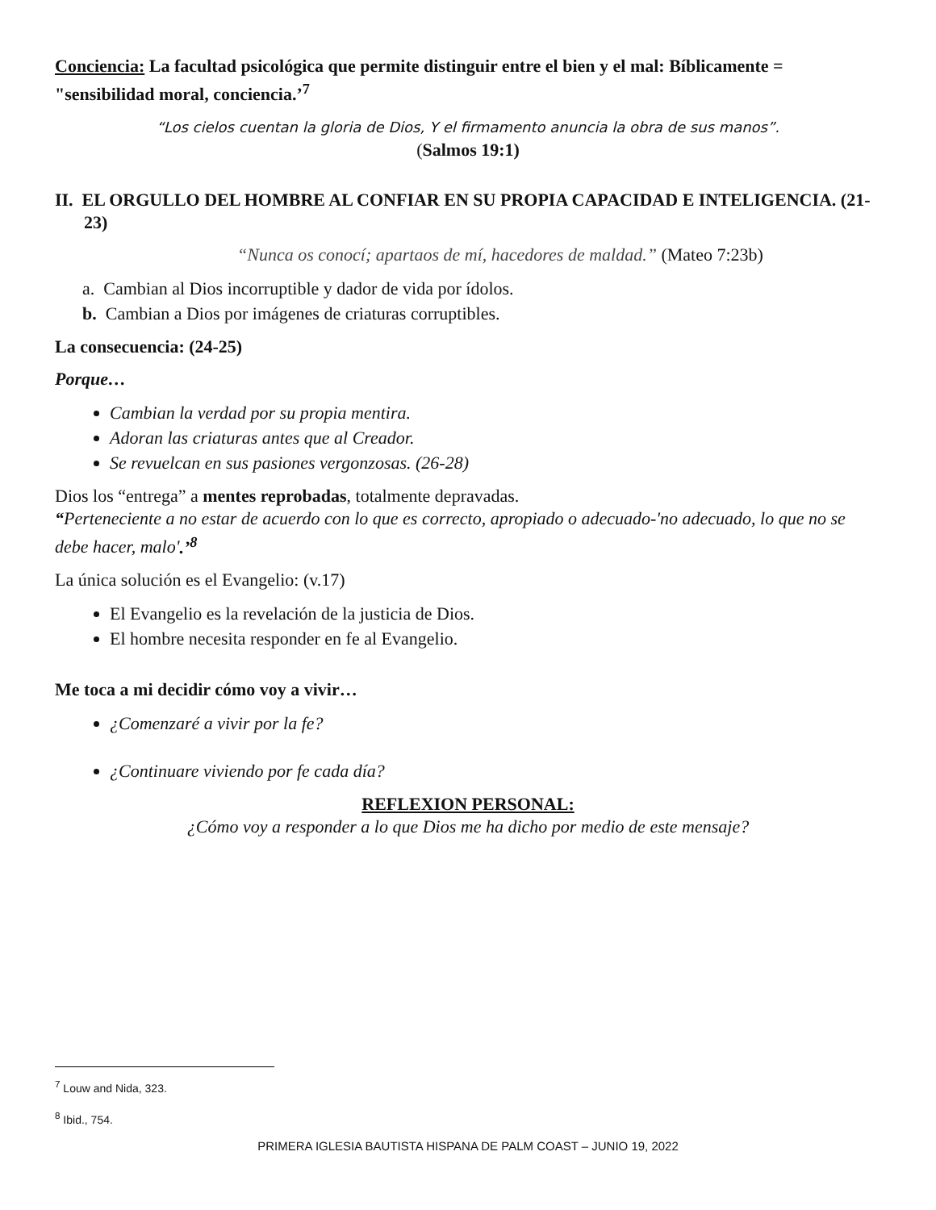Conciencia: La facultad psicológica que permite distinguir entre el bien y el mal: Bíblicamente = "sensibilidad moral, conciencia.’<sup>7</sup>
“Los cielos cuentan la gloria de Dios, Y el firmamento anuncia la obra de sus manos”.
(Salmos 19:1)
II. EL ORGULLO DEL HOMBRE AL CONFIAR EN SU PROPIA CAPACIDAD E INTELIGENCIA. (21-23)
“Nunca os conocí; apartaos de mí, hacedores de maldad.” (Mateo 7:23b)
a. Cambian al Dios incorruptible y dador de vida por ídolos.
b. Cambian a Dios por imágenes de criaturas corruptibles.
La consecuencia: (24-25)
Porque…
Cambian la verdad por su propia mentira.
Adoran las criaturas antes que al Creador.
Se revuelcan en sus pasiones vergonzosas. (26-28)
Dios los “entrega” a mentes reprobadas, totalmente depravadas.
“Perteneciente a no estar de acuerdo con lo que es correcto, apropiado o adecuado-'no adecuado, lo que no se debe hacer, malo'.’<sup>8</sup>
La única solución es el Evangelio: (v.17)
El Evangelio es la revelación de la justicia de Dios.
El hombre necesita responder en fe al Evangelio.
Me toca a mi decidir cómo voy a vivir…
¿Comenzaré a vivir por la fe?
¿Continuare viviendo por fe cada día?
REFLEXION PERSONAL:
¿Cómo voy a responder a lo que Dios me ha dicho por medio de este mensaje?
<sup>7</sup> Louw and Nida, 323.
<sup>8</sup> Ibid., 754.
PRIMERA IGLESIA BAUTISTA HISPANA DE PALM COAST – JUNIO 19, 2022